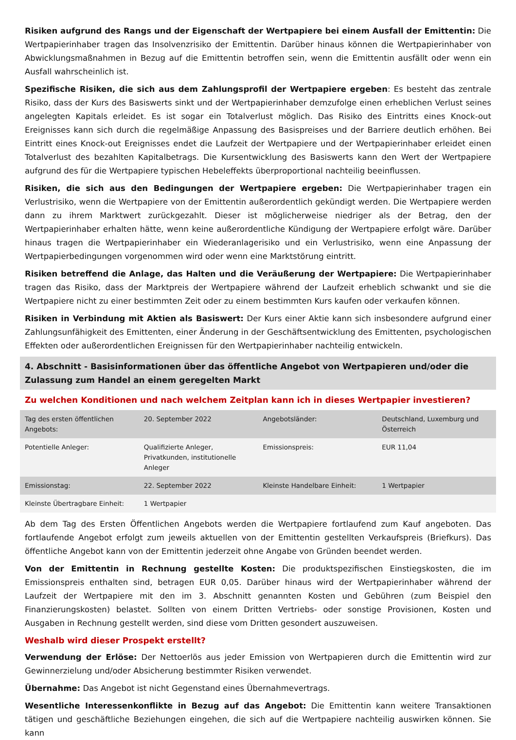Risiken aufgrund des Rangs und der Eigenschaft der Wertpapiere bei einem Ausfall der Emittentin: Die Wertpapierinhaber tragen das Insolvenzrisiko der Emittentin. Darüber hinaus können die Wertpapierinhaber von Abwicklungsmaßnahmen in Bezug auf die Emittentin betroffen sein, wenn die Emittentin ausfällt oder wenn ein Ausfall wahrscheinlich ist.
Spezifische Risiken, die sich aus dem Zahlungsprofil der Wertpapiere ergeben: Es besteht das zentrale Risiko, dass der Kurs des Basiswerts sinkt und der Wertpapierinhaber demzufolge einen erheblichen Verlust seines angelegten Kapitals erleidet. Es ist sogar ein Totalverlust möglich. Das Risiko des Eintritts eines Knock-out Ereignisses kann sich durch die regelmäßige Anpassung des Basispreises und der Barriere deutlich erhöhen. Bei Eintritt eines Knock-out Ereignisses endet die Laufzeit der Wertpapiere und der Wertpapierinhaber erleidet einen Totalverlust des bezahlten Kapitalbetrags. Die Kursentwicklung des Basiswerts kann den Wert der Wertpapiere aufgrund des für die Wertpapiere typischen Hebeleffekts überproportional nachteilig beeinflussen.
Risiken, die sich aus den Bedingungen der Wertpapiere ergeben: Die Wertpapierinhaber tragen ein Verlustrisiko, wenn die Wertpapiere von der Emittentin außerordentlich gekündigt werden. Die Wertpapiere werden dann zu ihrem Marktwert zurückgezahlt. Dieser ist möglicherweise niedriger als der Betrag, den der Wertpapierinhaber erhalten hätte, wenn keine außerordentliche Kündigung der Wertpapiere erfolgt wäre. Darüber hinaus tragen die Wertpapierinhaber ein Wiederanlagerisiko und ein Verlustrisiko, wenn eine Anpassung der Wertpapierbedingungen vorgenommen wird oder wenn eine Marktstörung eintritt.
Risiken betreffend die Anlage, das Halten und die Veräußerung der Wertpapiere: Die Wertpapierinhaber tragen das Risiko, dass der Marktpreis der Wertpapiere während der Laufzeit erheblich schwankt und sie die Wertpapiere nicht zu einer bestimmten Zeit oder zu einem bestimmten Kurs kaufen oder verkaufen können.
Risiken in Verbindung mit Aktien als Basiswert: Der Kurs einer Aktie kann sich insbesondere aufgrund einer Zahlungsunfähigkeit des Emittenten, einer Änderung in der Geschäftsentwicklung des Emittenten, psychologischen Effekten oder außerordentlichen Ereignissen für den Wertpapierinhaber nachteilig entwickeln.
4. Abschnitt - Basisinformationen über das öffentliche Angebot von Wertpapieren und/oder die Zulassung zum Handel an einem geregelten Markt
Zu welchen Konditionen und nach welchem Zeitplan kann ich in dieses Wertpapier investieren?
| Tag des ersten öffentlichen Angebots: | 20. September 2022 | Angebotsländer: | Deutschland, Luxemburg und Österreich |
| Potentielle Anleger: | Qualifizierte Anleger, Privatkunden, institutionelle Anleger | Emissionspreis: | EUR 11,04 |
| Emissionstag: | 22. September 2022 | Kleinste Handelbare Einheit: | 1 Wertpapier |
| Kleinste Übertragbare Einheit: | 1 Wertpapier | | |
Ab dem Tag des Ersten Öffentlichen Angebots werden die Wertpapiere fortlaufend zum Kauf angeboten. Das fortlaufende Angebot erfolgt zum jeweils aktuellen von der Emittentin gestellten Verkaufspreis (Briefkurs). Das öffentliche Angebot kann von der Emittentin jederzeit ohne Angabe von Gründen beendet werden.
Von der Emittentin in Rechnung gestellte Kosten: Die produktspezifischen Einstiegskosten, die im Emissionspreis enthalten sind, betragen EUR 0,05. Darüber hinaus wird der Wertpapierinhaber während der Laufzeit der Wertpapiere mit den im 3. Abschnitt genannten Kosten und Gebühren (zum Beispiel den Finanzierungskosten) belastet. Sollten von einem Dritten Vertriebs- oder sonstige Provisionen, Kosten und Ausgaben in Rechnung gestellt werden, sind diese vom Dritten gesondert auszuweisen.
Weshalb wird dieser Prospekt erstellt?
Verwendung der Erlöse: Der Nettoerlös aus jeder Emission von Wertpapieren durch die Emittentin wird zur Gewinnerzielung und/oder Absicherung bestimmter Risiken verwendet.
Übernahme: Das Angebot ist nicht Gegenstand eines Übernahmevertrags.
Wesentliche Interessenkonflikte in Bezug auf das Angebot: Die Emittentin kann weitere Transaktionen tätigen und geschäftliche Beziehungen eingehen, die sich auf die Wertpapiere nachteilig auswirken können. Sie kann